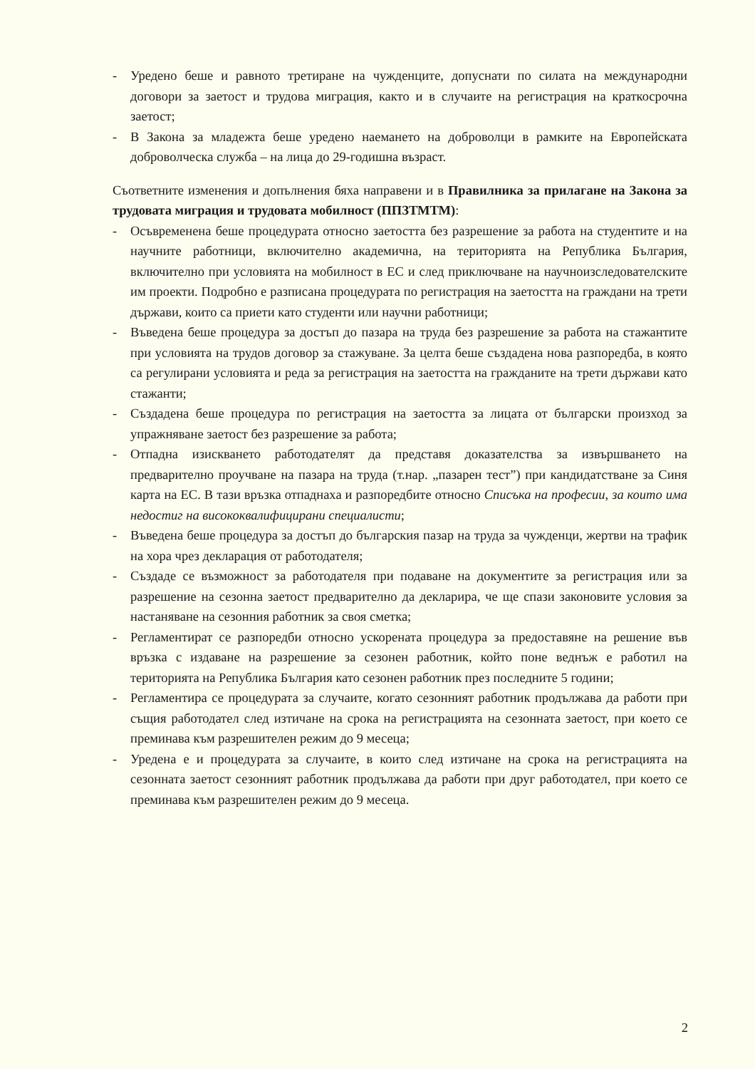- Уредено беше и равното третиране на чужденците, допуснати по силата на международни договори за заетост и трудова миграция, както и в случаите на регистрация на краткосрочна заетост;
- В Закона за младежта беше уредено наемането на доброволци в рамките на Европейската доброволческа служба – на лица до 29-годишна възраст.
Съответните изменения и допълнения бяха направени и в Правилника за прилагане на Закона за трудовата миграция и трудовата мобилност (ППЗТМТМ):
- Осъвременена беше процедурата относно заетостта без разрешение за работа на студентите и на научните работници, включително академична, на територията на Република България, включително при условията на мобилност в ЕС и след приключване на научноизследователските им проекти. Подробно е разписана процедурата по регистрация на заетостта на граждани на трети държави, които са приети като студенти или научни работници;
- Въведена беше процедура за достъп до пазара на труда без разрешение за работа на стажантите при условията на трудов договор за стажуване. За целта беше създадена нова разпоредба, в която са регулирани условията и реда за регистрация на заетостта на гражданите на трети държави като стажанти;
- Създадена беше процедура по регистрация на заетостта за лицата от български произход за упражняване заетост без разрешение за работа;
- Отпадна изискването работодателят да представя доказателства за извършването на предварително проучване на пазара на труда (т.нар. „пазарен тест”) при кандидатстване за Синя карта на ЕС. В тази връзка отпаднаха и разпоредбите относно Списъка на професии, за които има недостиг на висококвалифицирани специалисти;
- Въведена беше процедура за достъп до българския пазар на труда за чужденци, жертви на трафик на хора чрез декларация от работодателя;
- Създаде се възможност за работодателя при подаване на документите за регистрация или за разрешение на сезонна заетост предварително да декларира, че ще спази законовите условия за настаняване на сезонния работник за своя сметка;
- Регламентират се разпоредби относно ускорената процедура за предоставяне на решение във връзка с издаване на разрешение за сезонен работник, който поне веднъж е работил на територията на Република България като сезонен работник през последните 5 години;
- Регламентира се процедурата за случаите, когато сезонният работник продължава да работи при същия работодател след изтичане на срока на регистрацията на сезонната заетост, при което се преминава към разрешителен режим до 9 месеца;
- Уредена е и процедурата за случаите, в които след изтичане на срока на регистрацията на сезонната заетост сезонният работник продължава да работи при друг работодател, при което се преминава към разрешителен режим до 9 месеца.
2